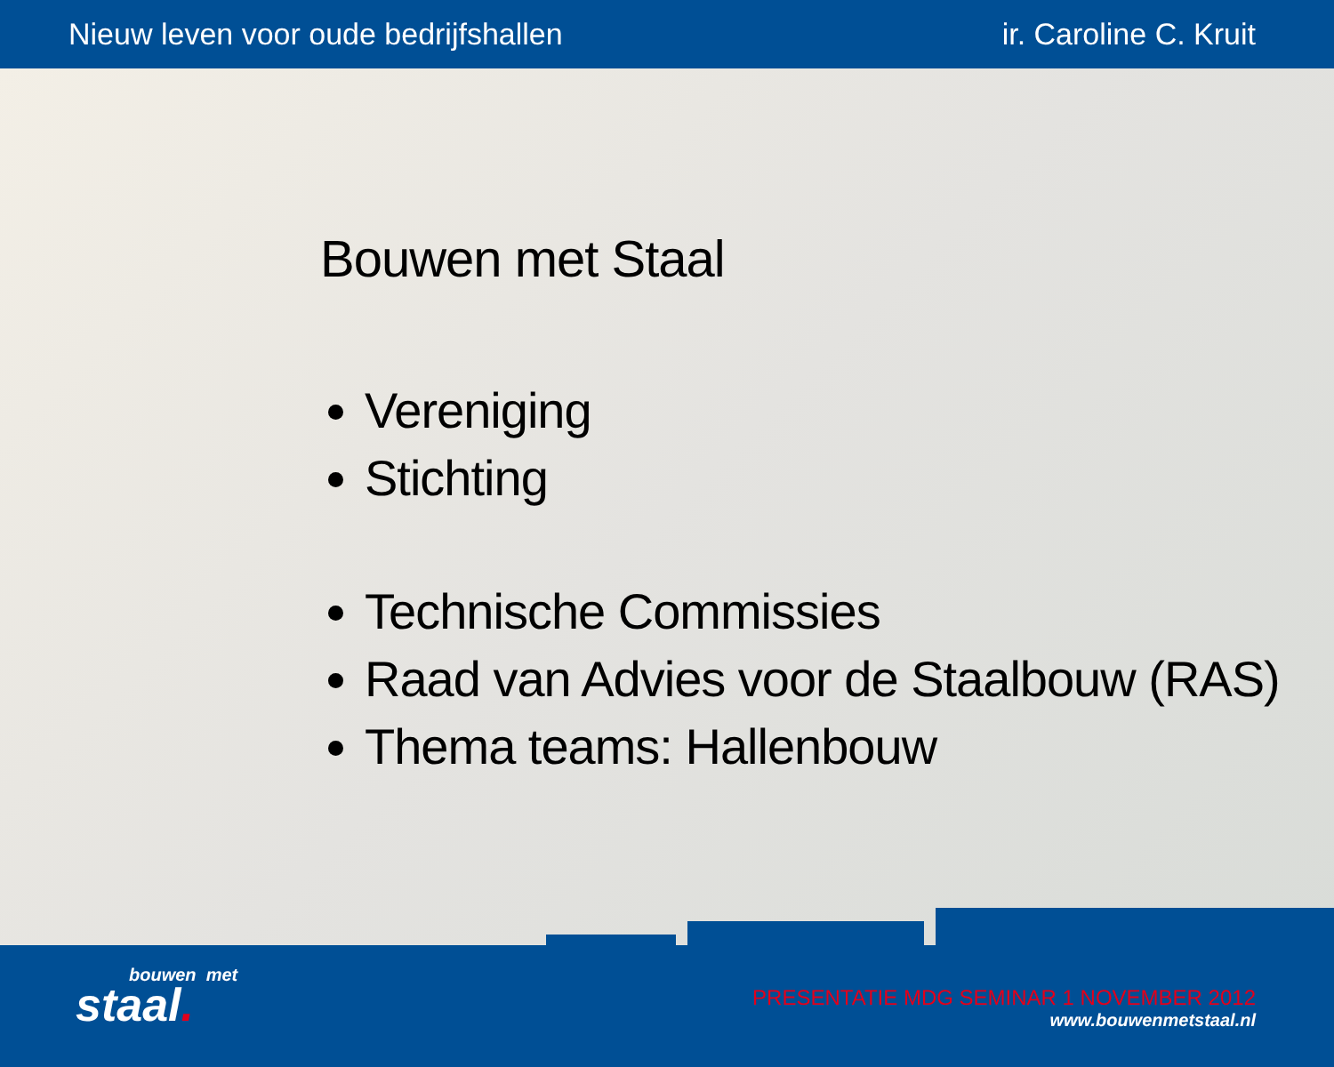Nieuw leven voor oude bedrijfshallen ir. Caroline C. Kruit
Bouwen met Staal
Vereniging
Stichting
Technische Commissies
Raad van Advies voor de Staalbouw (RAS)
Thema teams: Hallenbouw
bouwen met
staal.
PRESENTATIE MDG SEMINAR 1 NOVEMBER 2012
www.bouwenmetstaal.nl